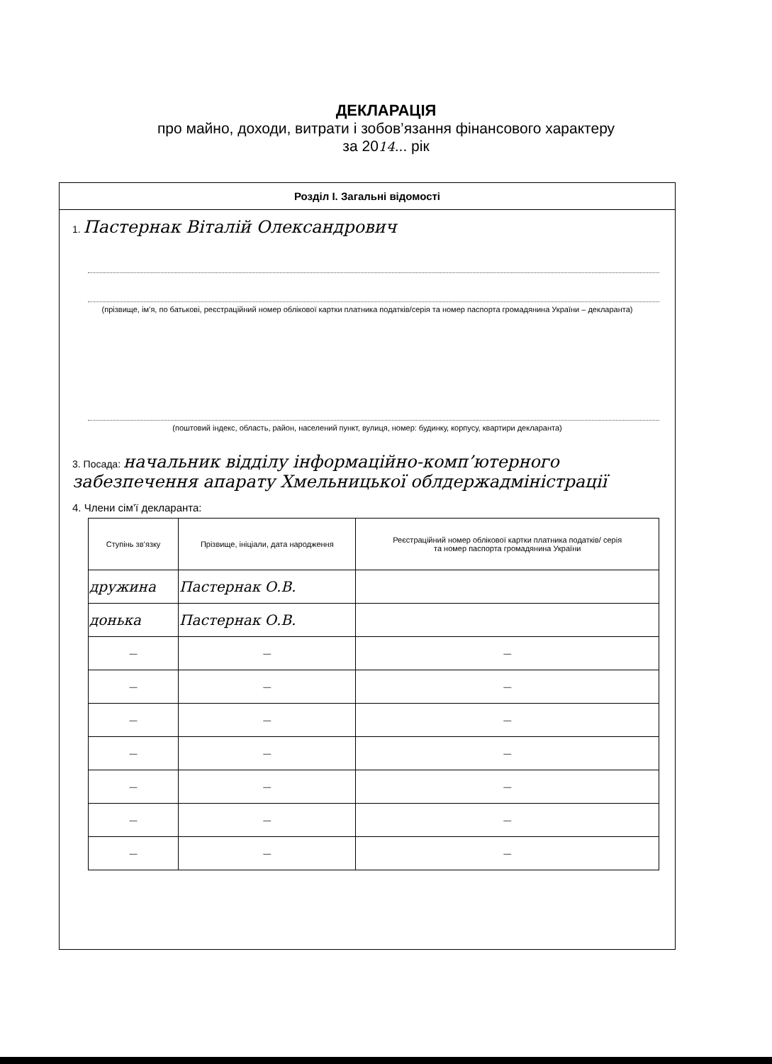ДЕКЛАРАЦІЯ
про майно, доходи, витрати і зобов’язання фінансового характеру
за 2014... рік
Розділ І. Загальні відомості
1. Пастернак Віталій Олександрович
(прізвище, ім’я, по батькові, реєстраційний номер облікової картки платника податків/серія та номер паспорта громадянина України – декларанта)
(поштовий індекс, область, район, населений пункт, вулиця, номер: будинку, корпусу, квартири декларанта)
3. Посада: начальник відділу інформаційно-комп’ютерного забезпечення апарату Хмельницької облдержадміністрації
4. Члени сім’ї декларанта:
| Ступінь зв’язку | Прізвище, ініціали, дата народження | Реєстраційний номер облікової картки платника податків/ серія та номер паспорта громадянина України |
| --- | --- | --- |
| дружина | Пастернак О.В. | |
| донька | Пастернак О.В. | |
| — | — | — |
| — | — | — |
| — | — | — |
| — | — | — |
| — | — | — |
| — | — | — |
| — | — | — |